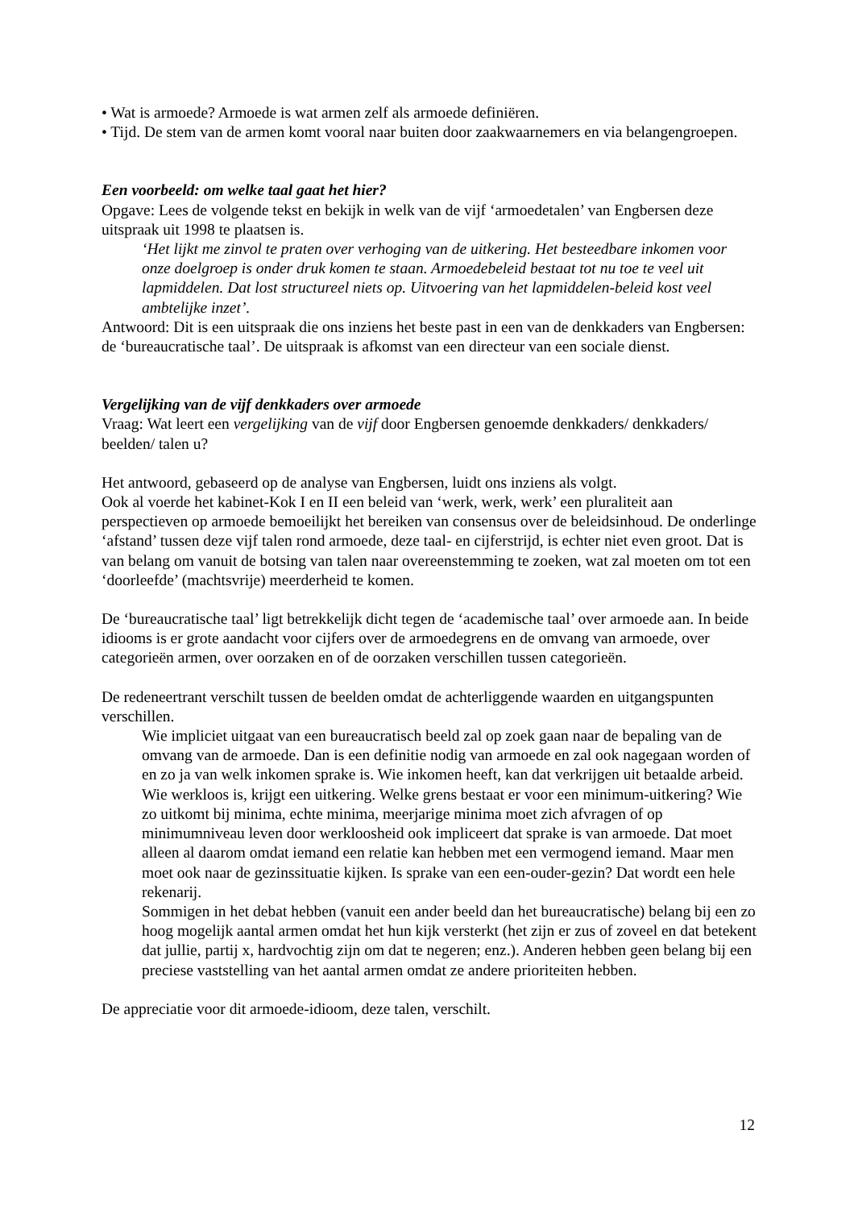• Wat is armoede? Armoede is wat armen zelf als armoede definiëren.
• Tijd. De stem van de armen komt vooral naar buiten door zaakwaarnemers en via belangengroepen.
Een voorbeeld: om welke taal gaat het hier?
Opgave: Lees de volgende tekst en bekijk in welk van de vijf ‘armoedetalen’ van Engbersen deze uitspraak uit 1998 te plaatsen is.
‘Het lijkt me zinvol te praten over verhoging van de uitkering. Het besteedbare inkomen voor onze doelgroep is onder druk komen te staan. Armoedebeleid bestaat tot nu toe te veel uit lapmiddelen. Dat lost structureel niets op. Uitvoering van het lapmiddelen-beleid kost veel ambtelijke inzet’.
Antwoord: Dit is een uitspraak die ons inziens het beste past in een van de denkkaders van Engbersen: de ‘bureaucratische taal’. De uitspraak is afkomst van een directeur van een sociale dienst.
Vergelijking van de vijf denkkaders over armoede
Vraag: Wat leert een vergelijking van de vijf door Engbersen genoemde denkkaders/ denkkaders/ beelden/ talen u?
Het antwoord, gebaseerd op de analyse van Engbersen, luidt ons inziens als volgt.
Ook al voerde het kabinet-Kok I en II een beleid van ‘werk, werk, werk’ een pluraliteit aan perspectieven op armoede bemoeilijkt het bereiken van consensus over de beleidsinhoud. De onderlinge ‘afstand’ tussen deze vijf talen rond armoede, deze taal- en cijferstrijd, is echter niet even groot. Dat is van belang om vanuit de botsing van talen naar overeenstemming te zoeken, wat zal moeten om tot een ‘doorleefde’ (machtsvrije) meerderheid te komen.
De ‘bureaucratische taal’ ligt betrekkelijk dicht tegen de ‘academische taal’ over armoede aan. In beide idiooms is er grote aandacht voor cijfers over de armoedegrens en de omvang van armoede, over categorieën armen, over oorzaken en of de oorzaken verschillen tussen categorieën.
De redeneertrant verschilt tussen de beelden omdat de achterliggende waarden en uitgangspunten verschillen.
Wie impliciet uitgaat van een bureaucratisch beeld zal op zoek gaan naar de bepaling van de omvang van de armoede. Dan is een definitie nodig van armoede en zal ook nagegaan worden of en zo ja van welk inkomen sprake is. Wie inkomen heeft, kan dat verkrijgen uit betaalde arbeid. Wie werkloos is, krijgt een uitkering. Welke grens bestaat er voor een minimum-uitkering? Wie zo uitkomt bij minima, echte minima, meerjarige minima moet zich afvragen of op minimumniveau leven door werkloosheid ook impliceert dat sprake is van armoede. Dat moet alleen al daarom omdat iemand een relatie kan hebben met een vermogend iemand. Maar men moet ook naar de gezinssituatie kijken. Is sprake van een een-ouder-gezin? Dat wordt een hele rekenarij.
Sommigen in het debat hebben (vanuit een ander beeld dan het bureaucratische) belang bij een zo hoog mogelijk aantal armen omdat het hun kijk versterkt (het zijn er zus of zoveel en dat betekent dat jullie, partij x, hardvochtig zijn om dat te negeren; enz.). Anderen hebben geen belang bij een preciese vaststelling van het aantal armen omdat ze andere prioriteiten hebben.
De appreciatie voor dit armoede-idioom, deze talen, verschilt.
12